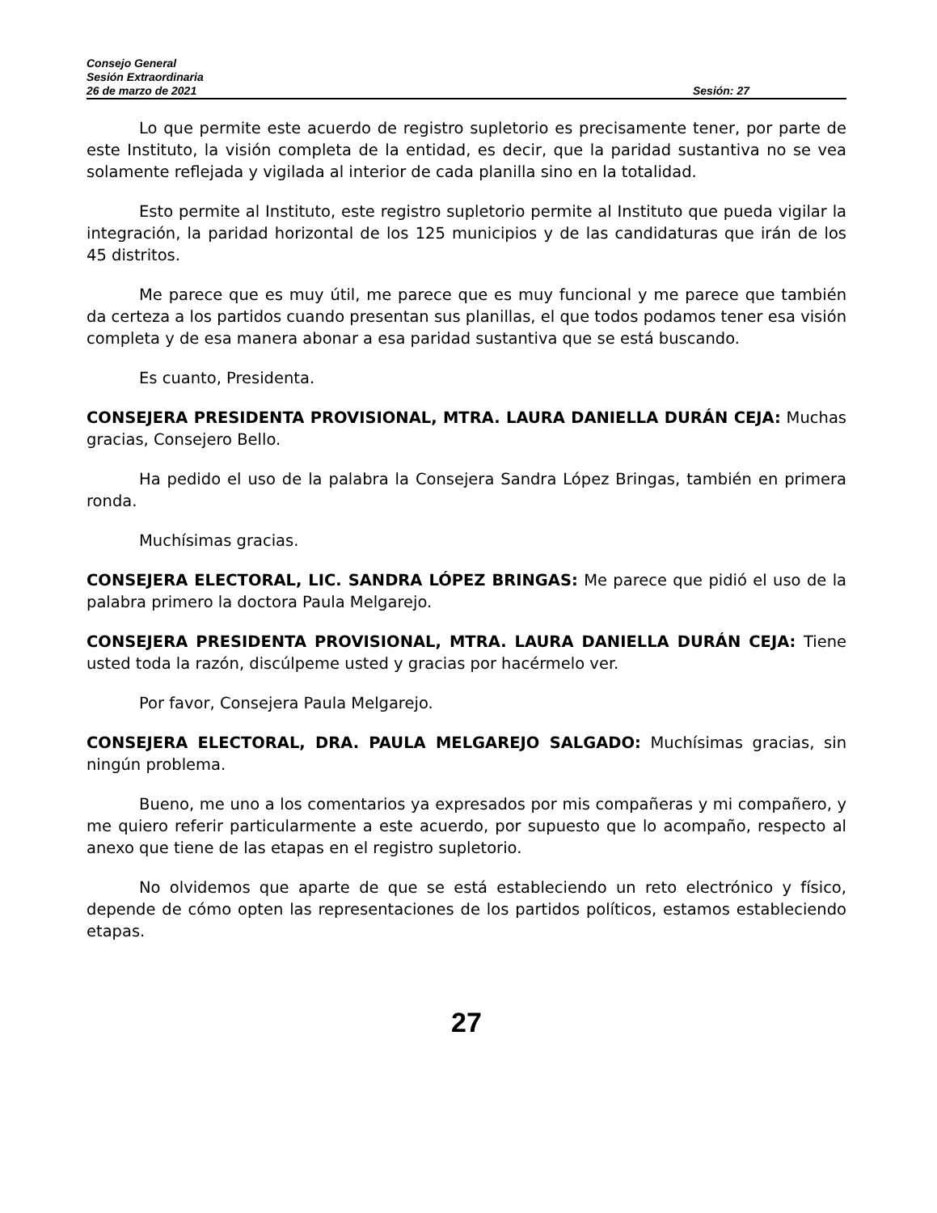Consejo General
Sesión Extraordinaria
26 de marzo de 2021 Sesión: 27
Lo que permite este acuerdo de registro supletorio es precisamente tener, por parte de este Instituto, la visión completa de la entidad, es decir, que la paridad sustantiva no se vea solamente reflejada y vigilada al interior de cada planilla sino en la totalidad.
Esto permite al Instituto, este registro supletorio permite al Instituto que pueda vigilar la integración, la paridad horizontal de los 125 municipios y de las candidaturas que irán de los 45 distritos.
Me parece que es muy útil, me parece que es muy funcional y me parece que también da certeza a los partidos cuando presentan sus planillas, el que todos podamos tener esa visión completa y de esa manera abonar a esa paridad sustantiva que se está buscando.
Es cuanto, Presidenta.
CONSEJERA PRESIDENTA PROVISIONAL, MTRA. LAURA DANIELLA DURÁN CEJA: Muchas gracias, Consejero Bello.
Ha pedido el uso de la palabra la Consejera Sandra López Bringas, también en primera ronda.
Muchísimas gracias.
CONSEJERA ELECTORAL, LIC. SANDRA LÓPEZ BRINGAS: Me parece que pidió el uso de la palabra primero la doctora Paula Melgarejo.
CONSEJERA PRESIDENTA PROVISIONAL, MTRA. LAURA DANIELLA DURÁN CEJA: Tiene usted toda la razón, discúlpeme usted y gracias por hacérmelo ver.
Por favor, Consejera Paula Melgarejo.
CONSEJERA ELECTORAL, DRA. PAULA MELGAREJO SALGADO: Muchísimas gracias, sin ningún problema.
Bueno, me uno a los comentarios ya expresados por mis compañeras y mi compañero, y me quiero referir particularmente a este acuerdo, por supuesto que lo acompaño, respecto al anexo que tiene de las etapas en el registro supletorio.
No olvidemos que aparte de que se está estableciendo un reto electrónico y físico, depende de cómo opten las representaciones de los partidos políticos, estamos estableciendo etapas.
27